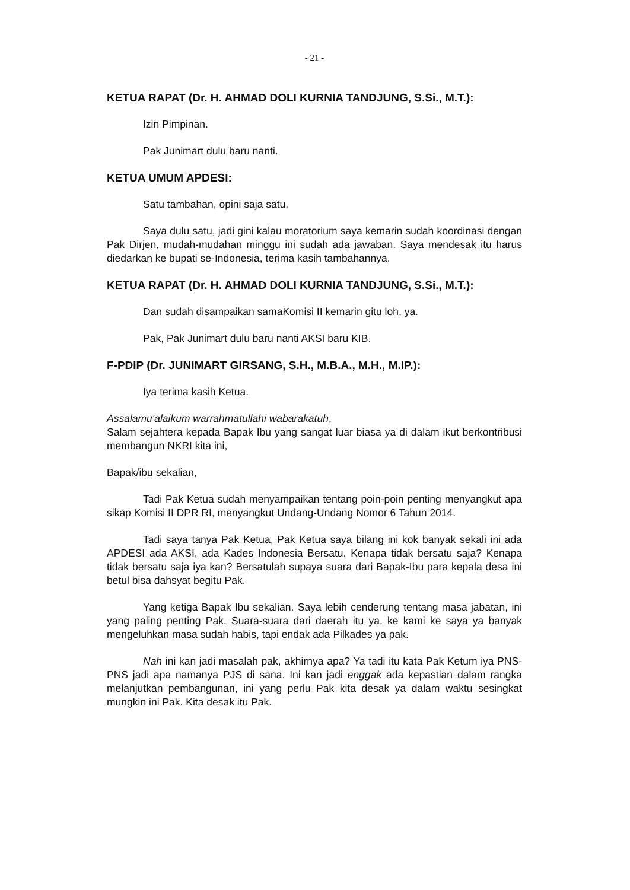- 21 -
KETUA RAPAT (Dr. H. AHMAD DOLI KURNIA TANDJUNG, S.Si., M.T.):
Izin Pimpinan.
Pak Junimart dulu baru nanti.
KETUA UMUM APDESI:
Satu tambahan, opini saja satu.
Saya dulu satu, jadi gini kalau moratorium saya kemarin sudah koordinasi dengan Pak Dirjen, mudah-mudahan minggu ini sudah ada jawaban. Saya mendesak itu harus diedarkan ke bupati se-Indonesia, terima kasih tambahannya.
KETUA RAPAT (Dr. H. AHMAD DOLI KURNIA TANDJUNG, S.Si., M.T.):
Dan sudah disampaikan samaKomisi II kemarin gitu loh, ya.
Pak, Pak Junimart dulu baru nanti AKSI baru KIB.
F-PDIP (Dr. JUNIMART GIRSANG, S.H., M.B.A., M.H., M.IP.):
Iya terima kasih Ketua.
Assalamu'alaikum warrahmatullahi wabarakatuh,
Salam sejahtera kepada Bapak Ibu yang sangat luar biasa ya di dalam ikut berkontribusi membangun NKRI kita ini,
Bapak/ibu sekalian,
Tadi Pak Ketua sudah menyampaikan tentang poin-poin penting menyangkut apa sikap Komisi II DPR RI, menyangkut Undang-Undang Nomor 6 Tahun 2014.
Tadi saya tanya Pak Ketua, Pak Ketua saya bilang ini kok banyak sekali ini ada APDESI ada AKSI, ada Kades Indonesia Bersatu. Kenapa tidak bersatu saja? Kenapa tidak bersatu saja iya kan? Bersatulah supaya suara dari Bapak-Ibu para kepala desa ini betul bisa dahsyat begitu Pak.
Yang ketiga Bapak Ibu sekalian. Saya lebih cenderung tentang masa jabatan, ini yang paling penting Pak. Suara-suara dari daerah itu ya, ke kami ke saya ya banyak mengeluhkan masa sudah habis, tapi endak ada Pilkades ya pak.
Nah ini kan jadi masalah pak, akhirnya apa? Ya tadi itu kata Pak Ketum iya PNS-PNS jadi apa namanya PJS di sana. Ini kan jadi enggak ada kepastian dalam rangka melanjutkan pembangunan, ini yang perlu Pak kita desak ya dalam waktu sesingkat mungkin ini Pak. Kita desak itu Pak.